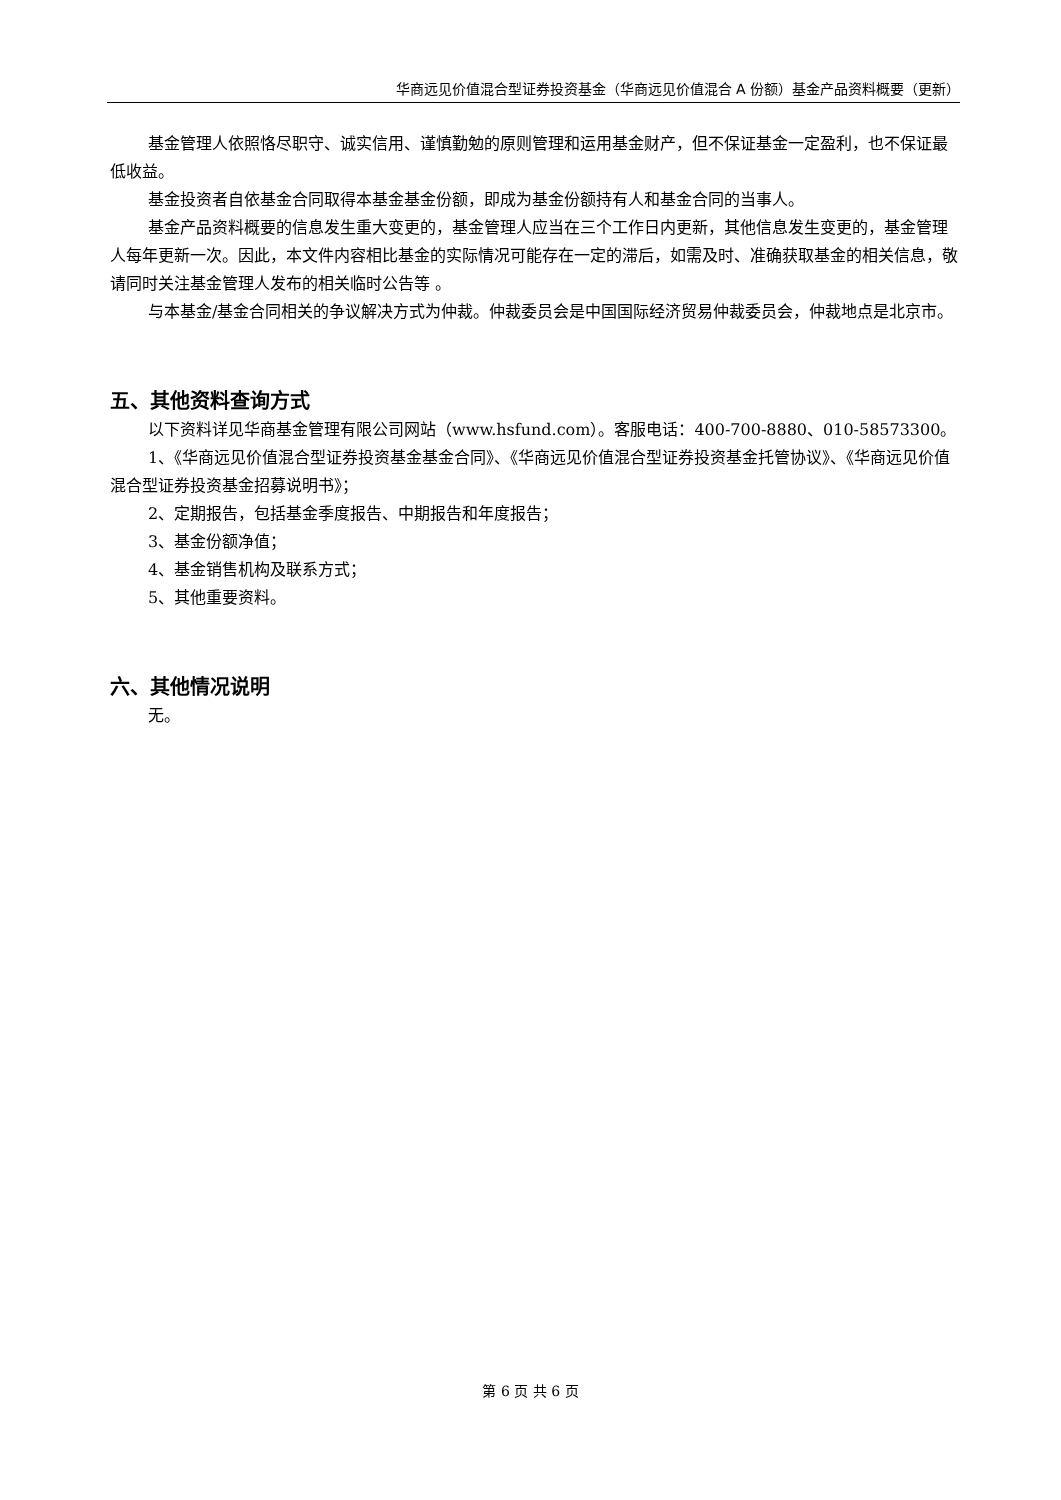华商远见价值混合型证券投资基金（华商远见价值混合 A 份额）基金产品资料概要（更新）
基金管理人依照恪尽职守、诚实信用、谨慎勤勉的原则管理和运用基金财产，但不保证基金一定盈利，也不保证最低收益。
基金投资者自依基金合同取得本基金基金份额，即成为基金份额持有人和基金合同的当事人。
基金产品资料概要的信息发生重大变更的，基金管理人应当在三个工作日内更新，其他信息发生变更的，基金管理人每年更新一次。因此，本文件内容相比基金的实际情况可能存在一定的滞后，如需及时、准确获取基金的相关信息，敬请同时关注基金管理人发布的相关临时公告等 。
与本基金/基金合同相关的争议解决方式为仲裁。仲裁委员会是中国国际经济贸易仲裁委员会，仲裁地点是北京市。
五、其他资料查询方式
以下资料详见华商基金管理有限公司网站（www.hsfund.com）。客服电话：400-700-8880、010-58573300。
1、《华商远见价值混合型证券投资基金基金合同》、《华商远见价值混合型证券投资基金托管协议》、《华商远见价值混合型证券投资基金招募说明书》；
2、定期报告，包括基金季度报告、中期报告和年度报告；
3、基金份额净值；
4、基金销售机构及联系方式；
5、其他重要资料。
六、其他情况说明
无。
第 6 页 共 6 页